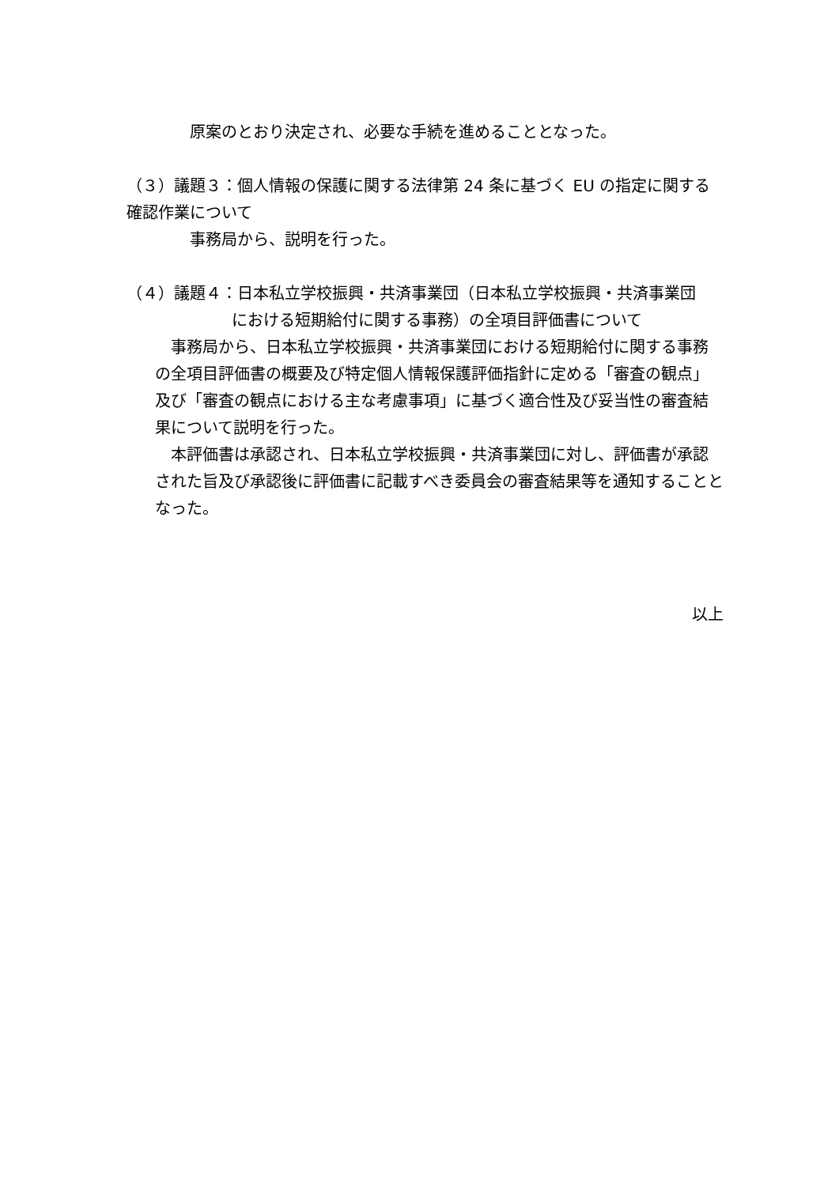原案のとおり決定され、必要な手続を進めることとなった。
（３）議題３：個人情報の保護に関する法律第 24 条に基づく EU の指定に関する確認作業について
事務局から、説明を行った。
（４）議題４：日本私立学校振興・共済事業団（日本私立学校振興・共済事業団
における短期給付に関する事務）の全項目評価書について
事務局から、日本私立学校振興・共済事業団における短期給付に関する事務の全項目評価書の概要及び特定個人情報保護評価指針に定める「審査の観点」及び「審査の観点における主な考慮事項」に基づく適合性及び妥当性の審査結果について説明を行った。
本評価書は承認され、日本私立学校振興・共済事業団に対し、評価書が承認された旨及び承認後に評価書に記載すべき委員会の審査結果等を通知することとなった。
以上